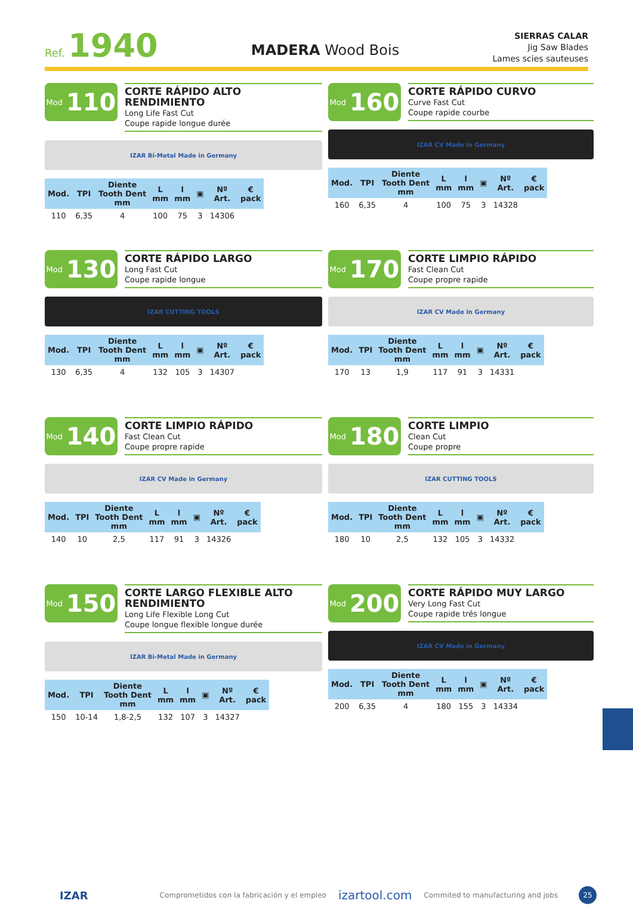Ref. 1940
MADERA Wood Bois
SIERRAS CALAR
Jig Saw Blades
Lames scies sauteuses
Mod 110
CORTE RÁPIDO ALTO RENDIMIENTO
Long Life Fast Cut
Coupe rapide longue durée
IZAR Bi-Metal Made in Germany
| Mod. | TPI | Diente Tooth Dent mm | L mm | l mm | ▣ | Nº Art. | € pack |
| --- | --- | --- | --- | --- | --- | --- | --- |
| 110 | 6,35 | 4 | 100 | 75 | 3 | 14306 | |
Mod 160
CORTE RÁPIDO CURVO
Curve Fast Cut
Coupe rapide courbe
IZAR CV Made in Germany
| Mod. | TPI | Diente Tooth Dent mm | L mm | l mm | ▣ | Nº Art. | € pack |
| --- | --- | --- | --- | --- | --- | --- | --- |
| 160 | 6,35 | 4 | 100 | 75 | 3 | 14328 | |
Mod 130
CORTE RÁPIDO LARGO
Long Fast Cut
Coupe rapide longue
IZAR CUTTING TOOLS
| Mod. | TPI | Diente Tooth Dent mm | L mm | l mm | ▣ | Nº Art. | € pack |
| --- | --- | --- | --- | --- | --- | --- | --- |
| 130 | 6,35 | 4 | 132 | 105 | 3 | 14307 | |
Mod 170
CORTE LIMPIO RÁPIDO
Fast Clean Cut
Coupe propre rapide
IZAR CV Made in Germany
| Mod. | TPI | Diente Tooth Dent mm | L mm | l mm | ▣ | Nº Art. | € pack |
| --- | --- | --- | --- | --- | --- | --- | --- |
| 170 | 13 | 1,9 | 117 | 91 | 3 | 14331 | |
Mod 140
CORTE LIMPIO RÁPIDO
Fast Clean Cut
Coupe propre rapide
IZAR CV Made in Germany
| Mod. | TPI | Diente Tooth Dent mm | L mm | l mm | ▣ | Nº Art. | € pack |
| --- | --- | --- | --- | --- | --- | --- | --- |
| 140 | 10 | 2,5 | 117 | 91 | 3 | 14326 | |
Mod 180
CORTE LIMPIO
Clean Cut
Coupe propre
IZAR CUTTING TOOLS
| Mod. | TPI | Diente Tooth Dent mm | L mm | l mm | ▣ | Nº Art. | € pack |
| --- | --- | --- | --- | --- | --- | --- | --- |
| 180 | 10 | 2,5 | 132 | 105 | 3 | 14332 | |
Mod 150
CORTE LARGO FLEXIBLE ALTO RENDIMIENTO
Long Life Flexible Long Cut
Coupe longue flexible longue durée
IZAR Bi-Metal Made in Germany
| Mod. | TPI | Diente Tooth Dent mm | L mm | l mm | ▣ | Nº Art. | € pack |
| --- | --- | --- | --- | --- | --- | --- | --- |
| 150 | 10-14 | 1,8-2,5 | 132 | 107 | 3 | 14327 | |
Mod 200
CORTE RÁPIDO MUY LARGO
Very Long Fast Cut
Coupe rapide trés longue
IZAR CV Made in Germany
| Mod. | TPI | Diente Tooth Dent mm | L mm | l mm | ▣ | Nº Art. | € pack |
| --- | --- | --- | --- | --- | --- | --- | --- |
| 200 | 6,35 | 4 | 180 | 155 | 3 | 14334 | |
IZAR Comprometidos con la fabricación y el empleo izartool.com Commited to manufacturing and jobs
25